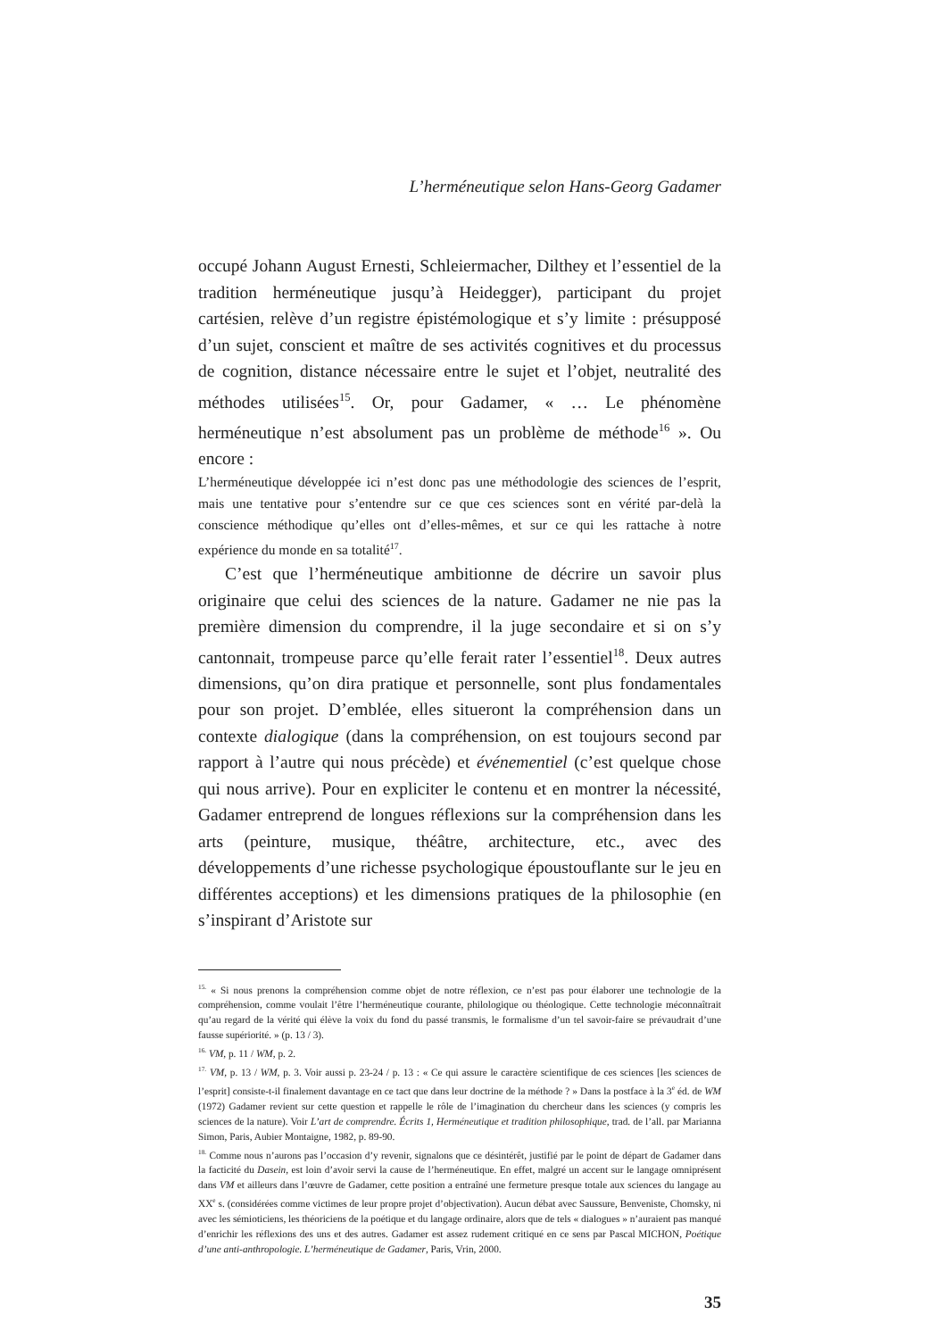L’herméneutique selon Hans-Georg Gadamer
occupé Johann August Ernesti, Schleiermacher, Dilthey et l’essentiel de la tradition herméneutique jusqu’à Heidegger), participant du projet cartésien, relève d’un registre épistémologique et s’y limite : présupposé d’un sujet, conscient et maître de ses activités cognitives et du processus de cognition, distance nécessaire entre le sujet et l’objet, neutralité des méthodes utilisées<sup>15</sup>. Or, pour Gadamer, « … Le phénomène herméneutique n’est absolument pas un problème de méthode<sup>16</sup> ». Ou encore :
L’herméneutique développée ici n’est donc pas une méthodologie des sciences de l’esprit, mais une tentative pour s’entendre sur ce que ces sciences sont en vérité par-delà la conscience méthodique qu’elles ont d’elles-mêmes, et sur ce qui les rattache à notre expérience du monde en sa totalité<sup>17</sup>.
C’est que l’herméneutique ambitionne de décrire un savoir plus originaire que celui des sciences de la nature. Gadamer ne nie pas la première dimension du comprendre, il la juge secondaire et si on s’y cantonnait, trompeuse parce qu’elle ferait rater l’essentiel<sup>18</sup>. Deux autres dimensions, qu’on dira pratique et personnelle, sont plus fondamentales pour son projet. D’emblée, elles situeront la compréhension dans un contexte dialogique (dans la compréhension, on est toujours second par rapport à l’autre qui nous précède) et événementiel (c’est quelque chose qui nous arrive). Pour en expliciter le contenu et en montrer la nécessité, Gadamer entreprend de longues réflexions sur la compréhension dans les arts (peinture, musique, théâtre, architecture, etc., avec des développements d’une richesse psychologique époustouflante sur le jeu en différentes acceptions) et les dimensions pratiques de la philosophie (en s’inspirant d’Aristote sur
<sup>15.</sup> « Si nous prenons la compréhension comme objet de notre réflexion, ce n’est pas pour élaborer une technologie de la compréhension, comme voulait l’être l’herméneutique courante, philologique ou théologique. Cette technologie méconnaîtrait qu’au regard de la vérité qui élève la voix du fond du passé transmis, le formalisme d’un tel savoir-faire se prévaudrait d’une fausse supériorité. » (p. 13 / 3).
<sup>16.</sup> VM, p. 11 / WM, p. 2.
<sup>17.</sup> VM, p. 13 / WM, p. 3. Voir aussi p. 23-24 / p. 13 : « Ce qui assure le caractère scientifique de ces sciences [les sciences de l’esprit] consiste-t-il finalement davantage en ce tact que dans leur doctrine de la méthode ? » Dans la postface à la 3<sup>e</sup> éd. de WM (1972) Gadamer revient sur cette question et rappelle le rôle de l’imagination du chercheur dans les sciences (y compris les sciences de la nature). Voir L’art de comprendre. Écrits 1, Herméneutique et tradition philosophique, trad. de l’all. par Marianna Simon, Paris, Aubier Montaigne, 1982, p. 89-90.
<sup>18.</sup> Comme nous n’aurons pas l’occasion d’y revenir, signalons que ce désintérêt, justifié par le point de départ de Gadamer dans la facticité du Dasein, est loin d’avoir servi la cause de l’herméneutique. En effet, malgré un accent sur le langage omniprésent dans VM et ailleurs dans l’œuvre de Gadamer, cette position a entraîné une fermeture presque totale aux sciences du langage au XX<sup>e</sup> s. (considérées comme victimes de leur propre projet d’objectivation). Aucun débat avec Saussure, Benveniste, Chomsky, ni avec les sémioticiens, les théoriciens de la poétique et du langage ordinaire, alors que de tels « dialogues » n’auraient pas manqué d’enrichir les réflexions des uns et des autres. Gadamer est assez rudement critiqué en ce sens par Pascal MICHON, Poétique d’une anti-anthropologie. L’herméneutique de Gadamer, Paris, Vrin, 2000.
35